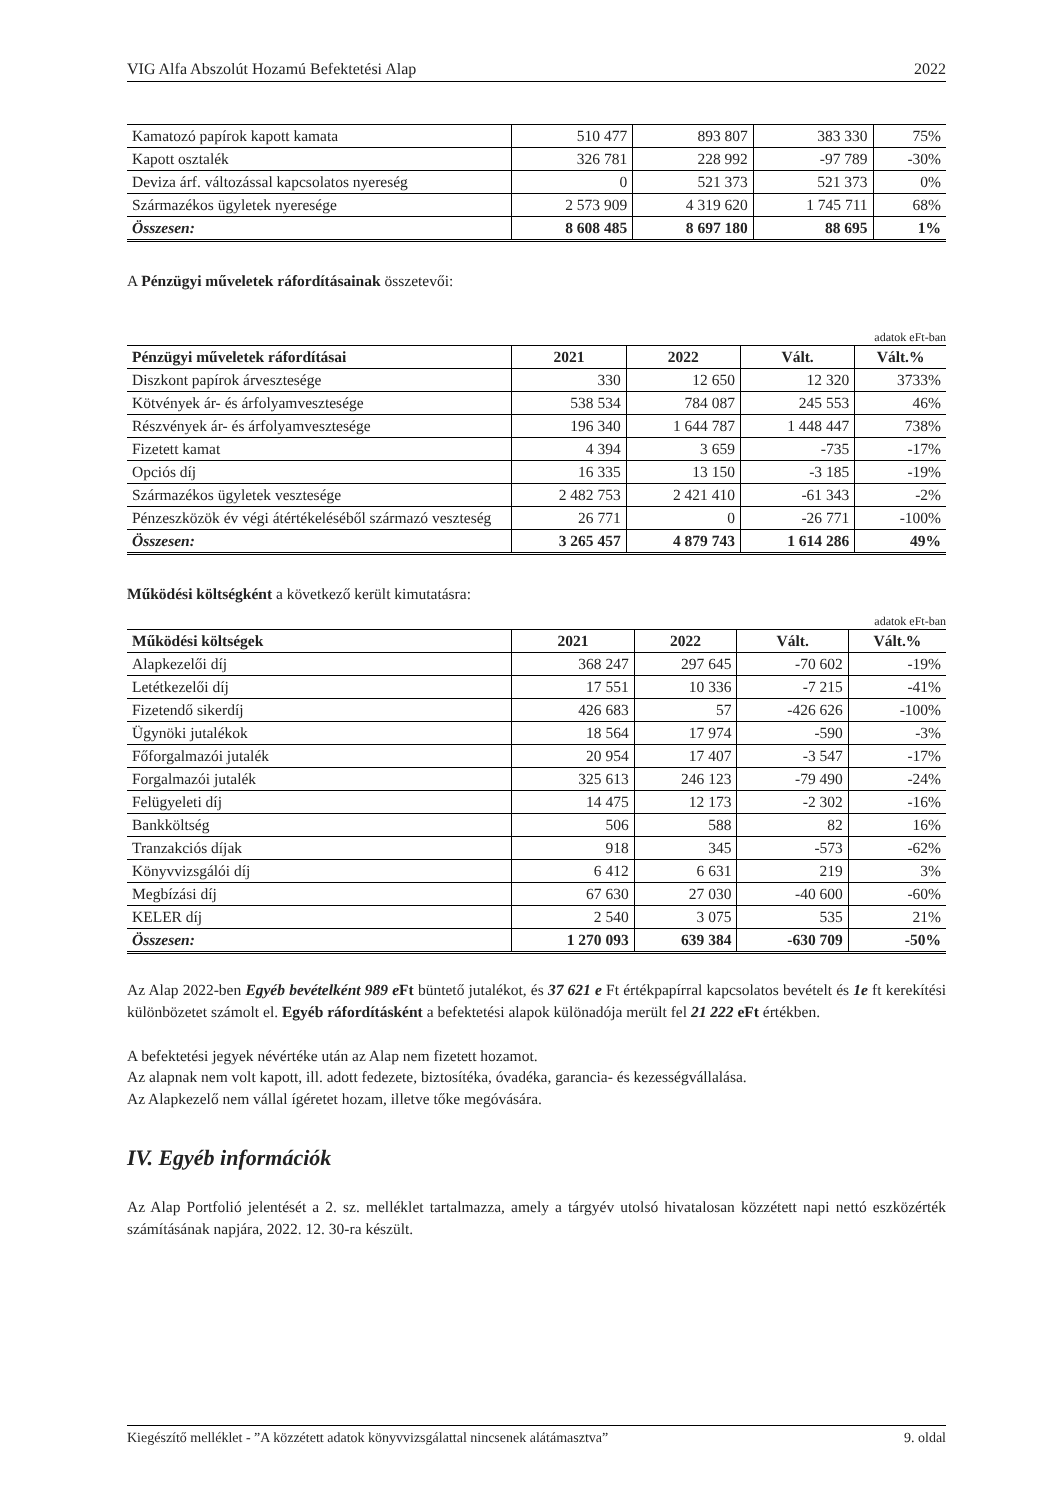VIG Alfa Abszolút Hozamú Befektetési Alap 2022
| Kamatozó papírok kapott kamata | 510 477 | 893 807 | 383 330 | 75% |
| Kapott osztalék | 326 781 | 228 992 | -97 789 | -30% |
| Deviza árf. változással kapcsolatos nyereség | 0 | 521 373 | 521 373 | 0% |
| Származékos ügyletek nyeresége | 2 573 909 | 4 319 620 | 1 745 711 | 68% |
| Összesen: | 8 608 485 | 8 697 180 | 88 695 | 1% |
A Pénzügyi műveletek ráfordításainak összetevői:
adatok eFt-ban
| Pénzügyi műveletek ráfordításai | 2021 | 2022 | Vált. | Vált.% |
| --- | --- | --- | --- | --- |
| Diszkont papírok árvesztesége | 330 | 12 650 | 12 320 | 3733% |
| Kötvények ár- és árfolyamvesztesége | 538 534 | 784 087 | 245 553 | 46% |
| Részvények ár- és árfolyamvesztesége | 196 340 | 1 644 787 | 1 448 447 | 738% |
| Fizetett kamat | 4 394 | 3 659 | -735 | -17% |
| Opciós díj | 16 335 | 13 150 | -3 185 | -19% |
| Származékos ügyletek vesztesége | 2 482 753 | 2 421 410 | -61 343 | -2% |
| Pénzeszközök év végi átértékeléséből származó veszteség | 26 771 | 0 | -26 771 | -100% |
| Összesen: | 3 265 457 | 4 879 743 | 1 614 286 | 49% |
Működési költségként a következő került kimutatásra:
adatok eFt-ban
| Működési költségek | 2021 | 2022 | Vált. | Vált.% |
| --- | --- | --- | --- | --- |
| Alapkezelői díj | 368 247 | 297 645 | -70 602 | -19% |
| Letétkezelői díj | 17 551 | 10 336 | -7 215 | -41% |
| Fizetendő sikerdíj | 426 683 | 57 | -426 626 | -100% |
| Ügynöki jutalékok | 18 564 | 17 974 | -590 | -3% |
| Főforgalmazói jutalék | 20 954 | 17 407 | -3 547 | -17% |
| Forgalmazói jutalék | 325 613 | 246 123 | -79 490 | -24% |
| Felügyeleti díj | 14 475 | 12 173 | -2 302 | -16% |
| Bankköltség | 506 | 588 | 82 | 16% |
| Tranzakciós díjak | 918 | 345 | -573 | -62% |
| Könyvvizsgálói díj | 6 412 | 6 631 | 219 | 3% |
| Megbízási díj | 67 630 | 27 030 | -40 600 | -60% |
| KELER díj | 2 540 | 3 075 | 535 | 21% |
| Összesen: | 1 270 093 | 639 384 | -630 709 | -50% |
Az Alap 2022-ben Egyéb bevételként 989 e Ft büntető jutalékot, és 37 621 e Ft értékpapírral kapcsolatos bevételt és 1e ft kerekítési különbözetet számolt el. Egyéb ráfordításként a befektetési alapok különadója merült fel 21 222 eFt értékben.
A befektetési jegyek névértéke után az Alap nem fizetett hozamot.
Az alapnak nem volt kapott, ill. adott fedezete, biztosítéka, óvadéka, garancia- és kezességvállalása.
Az Alapkezelő nem vállal ígéretet hozam, illetve tőke megóvására.
IV. Egyéb információk
Az Alap Portfolió jelentését a 2. sz. melléklet tartalmazza, amely a tárgyév utolsó hivatalosan közzétett napi nettó eszközérték számításának napjára, 2022. 12. 30-ra készült.
Kiegészítő melléklet - ”A közzétett adatok könyvvizsgálattal nincsenek alátámasztva” 9. oldal